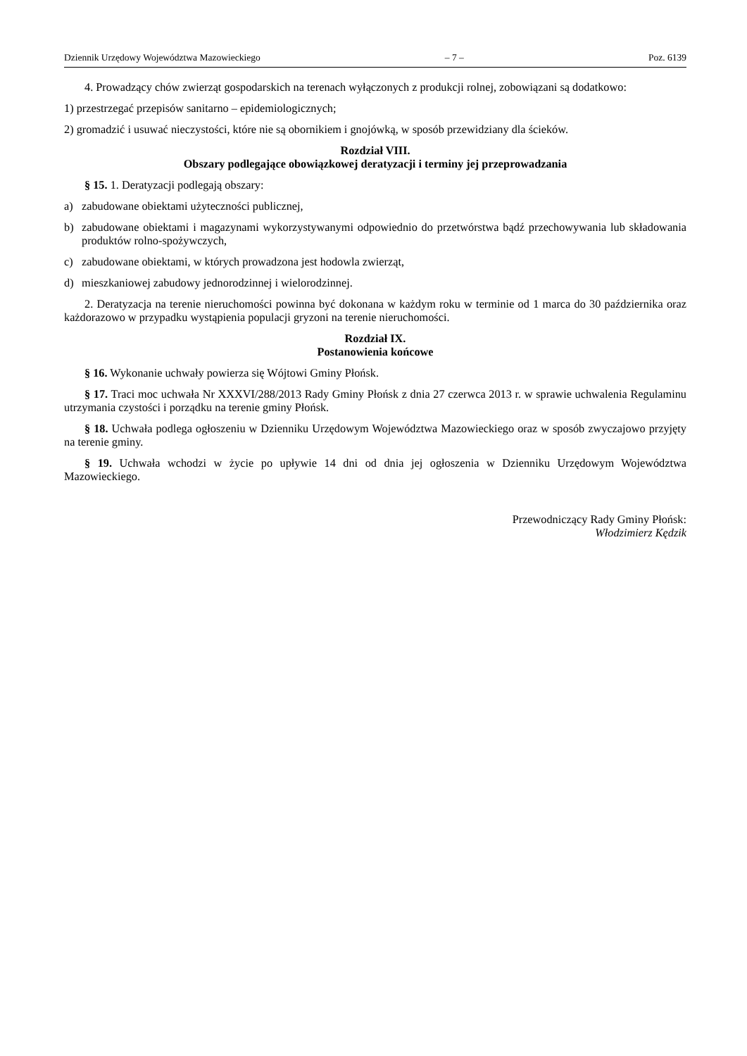Dziennik Urzędowy Województwa Mazowieckiego – 7 – Poz. 6139
4. Prowadzący chów zwierząt gospodarskich na terenach wyłączonych z produkcji rolnej, zobowiązani są dodatkowo:
1) przestrzegać przepisów sanitarno – epidemiologicznych;
2) gromadzić i usuwać nieczystości, które nie są obornikiem i gnojówką, w sposób przewidziany dla ścieków.
Rozdział VIII.
Obszary podlegające obowiązkowej deratyzacji i terminy jej przeprowadzania
§ 15. 1. Deratyzacji podlegają obszary:
a) zabudowane obiektami użyteczności publicznej,
b) zabudowane obiektami i magazynami wykorzystywanymi odpowiednio do przetwórstwa bądź przechowywania lub składowania produktów rolno-spożywczych,
c) zabudowane obiektami, w których prowadzona jest hodowla zwierząt,
d) mieszkaniowej zabudowy jednorodzinnej i wielorodzinnej.
2. Deratyzacja na terenie nieruchomości powinna być dokonana w każdym roku w terminie od 1 marca do 30 października oraz każdorazowo w przypadku wystąpienia populacji gryzoni na terenie nieruchomości.
Rozdział IX.
Postanowienia końcowe
§ 16. Wykonanie uchwały powierza się Wójtowi Gminy Płońsk.
§ 17. Traci moc uchwała Nr XXXVI/288/2013 Rady Gminy Płońsk z dnia 27 czerwca 2013 r. w sprawie uchwalenia Regulaminu utrzymania czystości i porządku na terenie gminy Płońsk.
§ 18. Uchwała podlega ogłoszeniu w Dzienniku Urzędowym Województwa Mazowieckiego oraz w sposób zwyczajowo przyjęty na terenie gminy.
§ 19. Uchwała wchodzi w życie po upływie 14 dni od dnia jej ogłoszenia w Dzienniku Urzędowym Województwa Mazowieckiego.
Przewodniczący Rady Gminy Płońsk:
Włodzimierz Kędzik